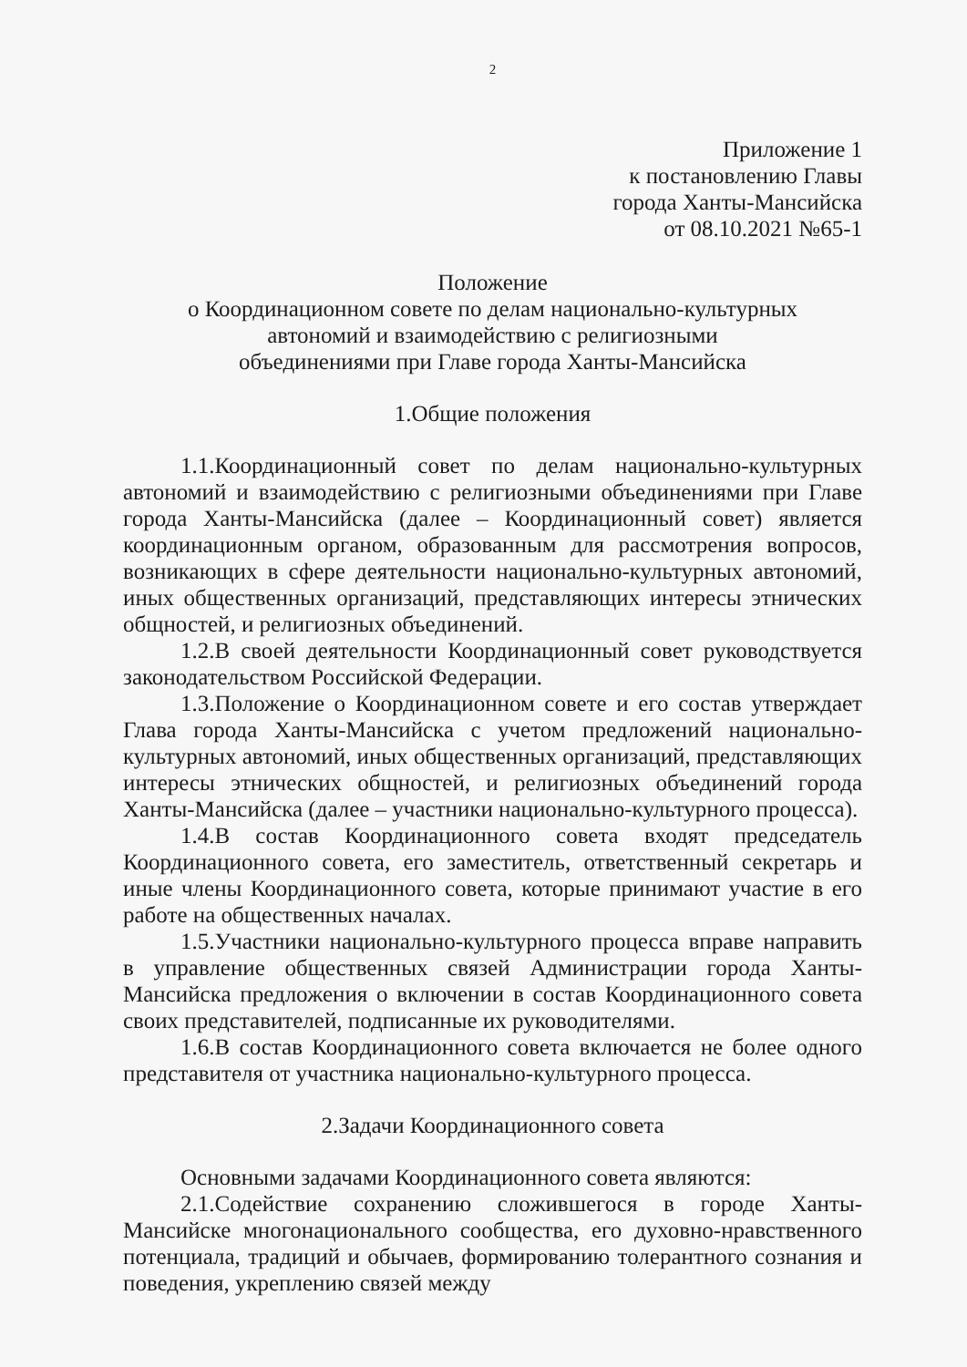2
Приложение 1
к постановлению Главы
города Ханты-Мансийска
от 08.10.2021 №65-1
Положение
о Координационном совете по делам национально-культурных
автономий и взаимодействию с религиозными
объединениями при Главе города Ханты-Мансийска
1.Общие положения
1.1.Координационный совет по делам национально-культурных автономий и взаимодействию с религиозными объединениями при Главе города Ханты-Мансийска (далее – Координационный совет) является координационным органом, образованным для рассмотрения вопросов, возникающих в сфере деятельности национально-культурных автономий, иных общественных организаций, представляющих интересы этнических общностей, и религиозных объединений.
1.2.В своей деятельности Координационный совет руководствуется законодательством Российской Федерации.
1.3.Положение о Координационном совете и его состав утверждает Глава города Ханты-Мансийска с учетом предложений национально-культурных автономий, иных общественных организаций, представляющих интересы этнических общностей, и религиозных объединений города Ханты-Мансийска (далее – участники национально-культурного процесса).
1.4.В состав Координационного совета входят председатель Координационного совета, его заместитель, ответственный секретарь и иные члены Координационного совета, которые принимают участие в его работе на общественных началах.
1.5.Участники национально-культурного процесса вправе направить в управление общественных связей Администрации города Ханты-Мансийска предложения о включении в состав Координационного совета своих представителей, подписанные их руководителями.
1.6.В состав Координационного совета включается не более одного представителя от участника национально-культурного процесса.
2.Задачи Координационного совета
Основными задачами Координационного совета являются:
2.1.Содействие сохранению сложившегося в городе Ханты-Мансийске многонационального сообщества, его духовно-нравственного потенциала, традиций и обычаев, формированию толерантного сознания и поведения, укреплению связей между